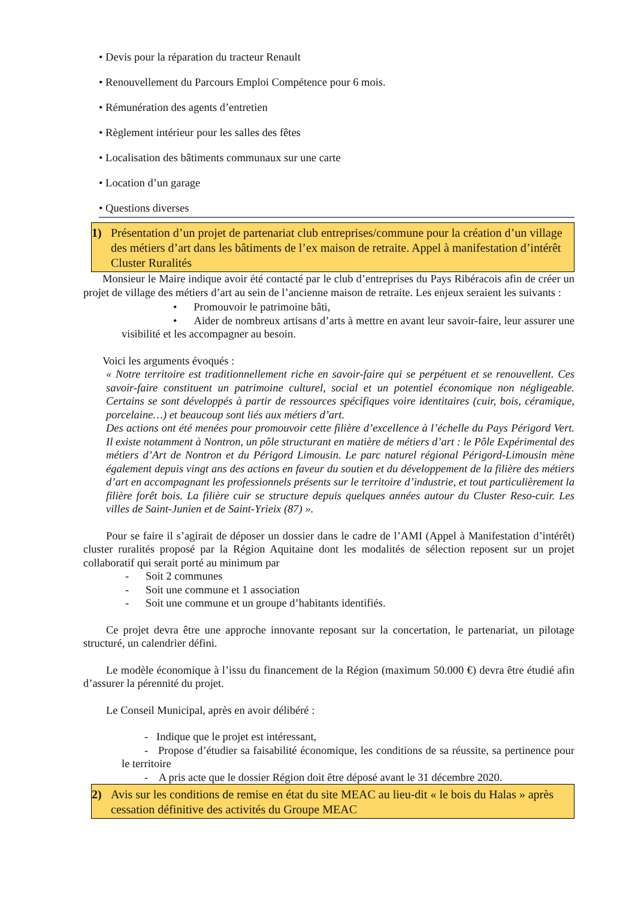• Devis pour la réparation du tracteur Renault
• Renouvellement du Parcours Emploi Compétence pour 6 mois.
• Rémunération des agents d’entretien
• Règlement intérieur pour les salles des fêtes
• Localisation des bâtiments communaux sur une carte
• Location d’un garage
• Questions diverses
1) Présentation d’un projet de partenariat club entreprises/commune pour la création d’un village des métiers d’art dans les bâtiments de l’ex maison de retraite. Appel à manifestation d’intérêt Cluster Ruralités
Monsieur le Maire indique avoir été contacté par le club d’entreprises du Pays Ribéracois afin de créer un projet de village des métiers d’art au sein de l’ancienne maison de retraite. Les enjeux seraient les suivants :
• Promouvoir le patrimoine bâti,
• Aider de nombreux artisans d’arts à mettre en avant leur savoir-faire, leur assurer une visibilité et les accompagner au besoin.
Voici les arguments évoqués :
« Notre territoire est traditionnellement riche en savoir-faire qui se perpétuent et se renouvellent. Ces savoir-faire constituent un patrimoine culturel, social et un potentiel économique non négligeable. Certains se sont développés à partir de ressources spécifiques voire identitaires (cuir, bois, céramique, porcelaine…) et beaucoup sont liés aux métiers d’art.
Des actions ont été menées pour promouvoir cette filière d’excellence à l’échelle du Pays Périgord Vert. Il existe notamment à Nontron, un pôle structurant en matière de métiers d’art : le Pôle Expérimental des métiers d’Art de Nontron et du Périgord Limousin. Le parc naturel régional Périgord-Limousin mène également depuis vingt ans des actions en faveur du soutien et du développement de la filière des métiers d’art en accompagnant les professionnels présents sur le territoire d’industrie, et tout particulièrement la filière forêt bois. La filière cuir se structure depuis quelques années autour du Cluster Reso-cuir. Les villes de Saint-Junien et de Saint-Yrieix (87) ».
Pour se faire il s’agirait de déposer un dossier dans le cadre de l’AMI (Appel à Manifestation d’intérêt) cluster ruralités proposé par la Région Aquitaine dont les modalités de sélection reposent sur un projet collaboratif qui serait porté au minimum par
- Soit 2 communes
- Soit une commune et 1 association
- Soit une commune et un groupe d’habitants identifiés.
Ce projet devra être une approche innovante reposant sur la concertation, le partenariat, un pilotage structuré, un calendrier défini.
Le modèle économique à l’issu du financement de la Région (maximum 50.000 €) devra être étudié afin d’assurer la pérennité du projet.
Le Conseil Municipal, après en avoir délibéré :
- Indique que le projet est intéressant,
- Propose d’étudier sa faisabilité économique, les conditions de sa réussite, sa pertinence pour le territoire
- A pris acte que le dossier Région doit être déposé avant le 31 décembre 2020.
2) Avis sur les conditions de remise en état du site MEAC au lieu-dit « le bois du Halas » après cessation définitive des activités du Groupe MEAC